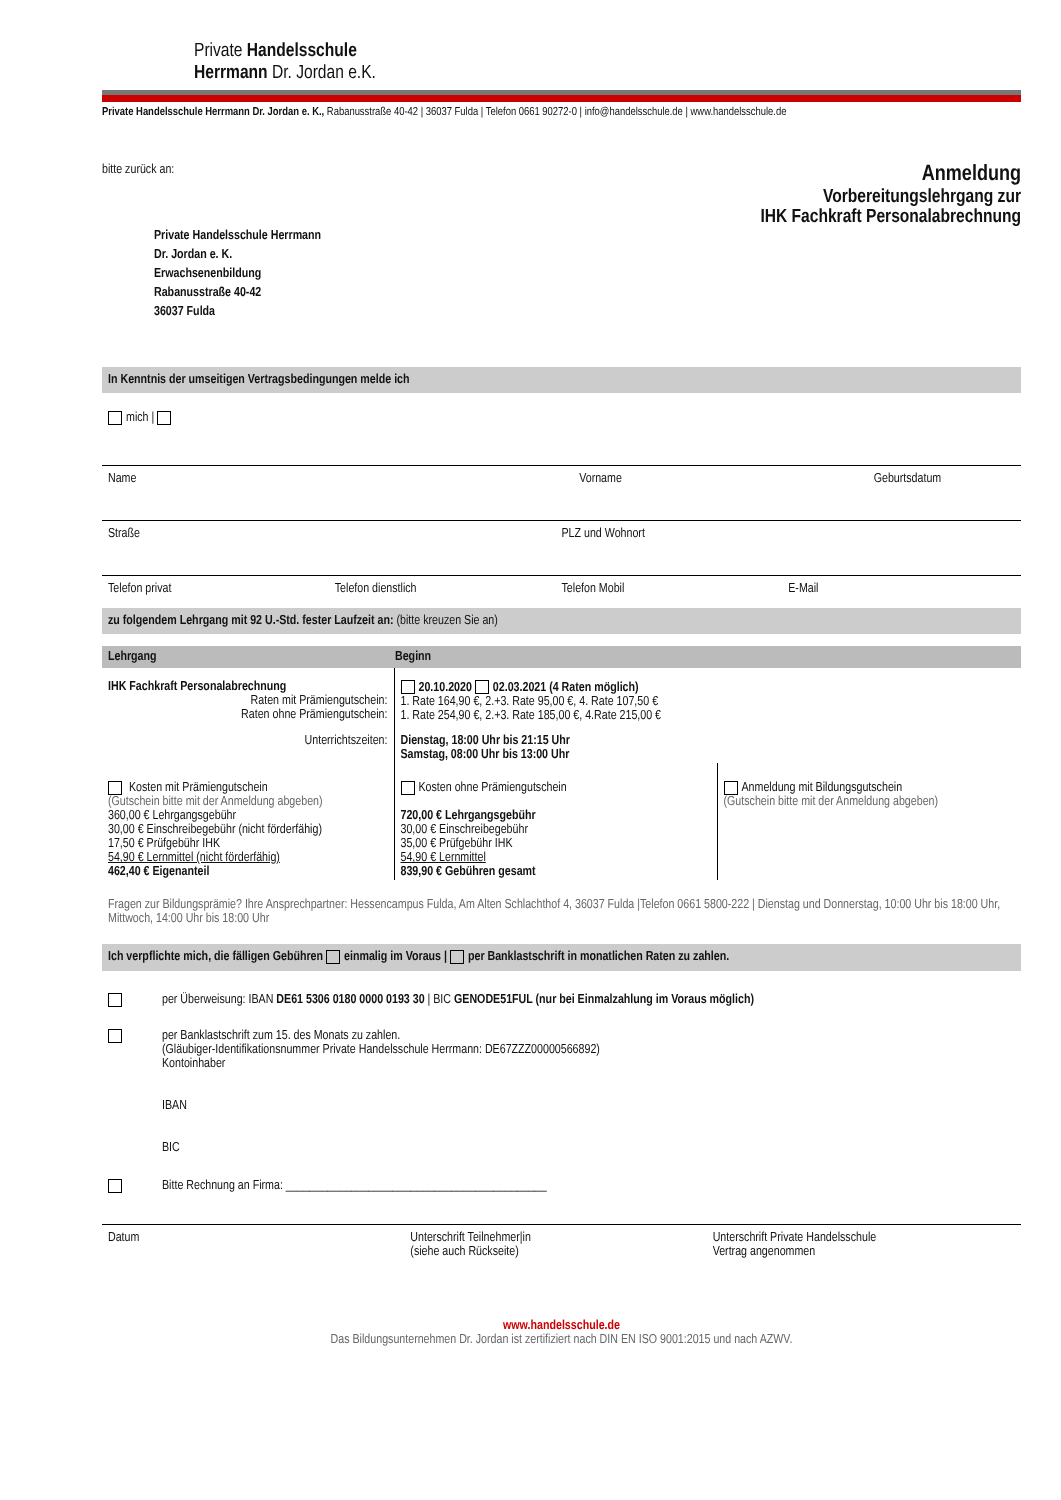Private Handelsschule
Herrmann Dr. Jordan e.K.
Private Handelsschule Herrmann Dr. Jordan e. K., Rabanusstraße 40-42 | 36037 Fulda | Telefon 0661 90272-0 | info@handelsschule.de | www.handelsschule.de
bitte zurück an:
Private Handelsschule Herrmann
Dr. Jordan e. K.
Erwachsenenbildung
Rabanusstraße 40-42
36037 Fulda
Anmeldung
Vorbereitungslehrgang zur
IHK Fachkraft Personalabrechnung
In Kenntnis der umseitigen Vertragsbedingungen melde ich
mich |
Name Vorname Geburtsdatum
Straße PLZ und Wohnort
Telefon privat Telefon dienstlich Telefon Mobil E-Mail
zu folgendem Lehrgang mit 92 U.-Std. fester Laufzeit an: (bitte kreuzen Sie an)
| Lehrgang | Beginn | |
| --- | --- | --- |
| IHK Fachkraft Personalabrechnung Raten mit Prämiengutschein: Raten ohne Prämiengutschein: | 20.10.2020 02.03.2021 (4 Raten möglich) 1. Rate 164,90 €, 2.+3. Rate 95,00 €, 4. Rate 107,50 € 1. Rate 254,90 €, 2.+3. Rate 185,00 €, 4.Rate 215,00 € | |
| Unterrichtszeiten: | Dienstag, 18:00 Uhr bis 21:15 Uhr Samstag, 08:00 Uhr bis 13:00 Uhr | |
| Kosten mit Prämiengutschein (Gutschein bitte mit der Anmeldung abgeben) 360,00 € Lehrgangsgebühr 30,00 € Einschreibegebühr (nicht förderfähig) 17,50 € Prüfgebühr IHK 54,90 € Lernmittel (nicht förderfähig) 462,40 € Eigenanteil | Kosten ohne Prämiengutschein 720,00 € Lehrgangsgebühr 30,00 € Einschreibegebühr 35,00 € Prüfgebühr IHK 54,90 € Lernmittel 839,90 € Gebühren gesamt | Anmeldung mit Bildungsgutschein (Gutschein bitte mit der Anmeldung abgeben) |
Fragen zur Bildungsprämie? Ihre Ansprechpartner: Hessencampus Fulda, Am Alten Schlachthof 4, 36037 Fulda |Telefon 0661 5800-222 | Dienstag und Donnerstag, 10:00 Uhr bis 18:00 Uhr, Mittwoch, 14:00 Uhr bis 18:00 Uhr
Ich verpflichte mich, die fälligen Gebühren einmalig im Voraus | per Banklastschrift in monatlichen Raten zu zahlen.
per Überweisung: IBAN DE61 5306 0180 0000 0193 30 | BIC GENODE51FUL (nur bei Einmalzahlung im Voraus möglich)
per Banklastschrift zum 15. des Monats zu zahlen.
(Gläubiger-Identifikationsnummer Private Handelsschule Herrmann: DE67ZZZ00000566892)
Kontoinhaber
IBAN
BIC
Bitte Rechnung an Firma: ____________________________________________
Datum Unterschrift Teilnehmer|in
(siehe auch Rückseite) Unterschrift Private Handelsschule
Vertrag angenommen
www.handelsschule.de
Das Bildungsunternehmen Dr. Jordan ist zertifiziert nach DIN EN ISO 9001:2015 und nach AZWV.